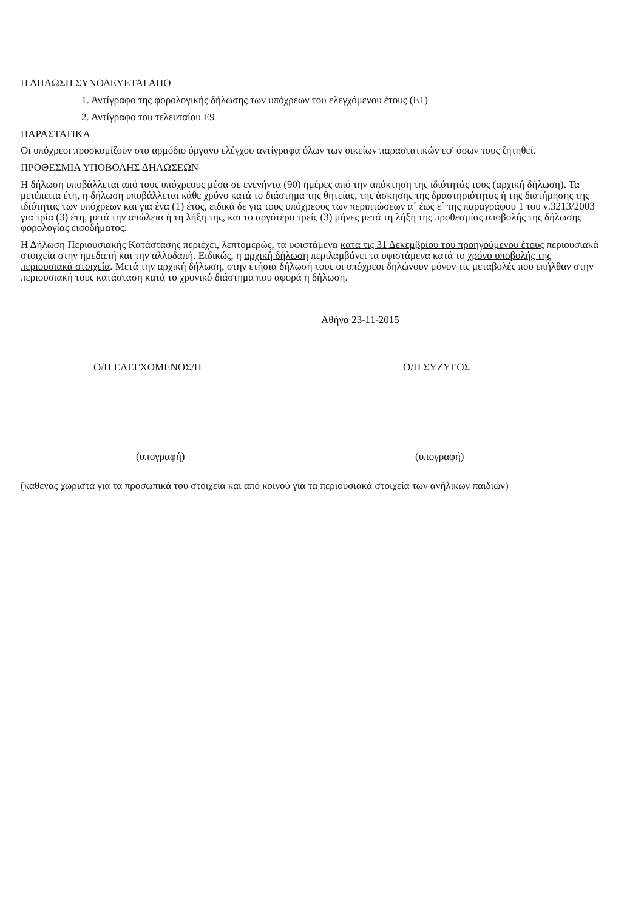Η ΔΗΛΩΣΗ ΣΥΝΟΔΕΥΕΤΑΙ ΑΠΟ
1. Αντίγραφο της φορολογικής δήλωσης των υπόχρεων του ελεγχόμενου έτους (Ε1)
2. Αντίγραφο του τελευταίου Ε9
ΠΑΡΑΣΤΑΤΙΚΑ
Οι υπόχρεοι προσκομίζουν στο αρμόδιο όργανο ελέγχου αντίγραφα όλων των οικείων παραστατικών εφ' όσων τους ζητηθεί.
ΠΡΟΘΕΣΜΙΑ ΥΠΟΒΟΛΗΣ ΔΗΛΩΣΕΩΝ
Η δήλωση υποβάλλεται από τους υπόχρεους μέσα σε ενενήντα (90) ημέρες από την απόκτηση της ιδιότητάς τους (αρχική δήλωση). Τα μετέπειτα έτη, η δήλωση υποβάλλεται κάθε χρόνο κατά το διάστημα της θητείας, της άσκησης της δραστηριότητας ή της διατήρησης της ιδιότητας των υπόχρεων και για ένα (1) έτος, ειδικά δε για τους υπόχρεους των περιπτώσεων α΄ έως ε΄ της παραγράφου 1 του ν.3213/2003 για τρία (3) έτη, μετά την απώλεια ή τη λήξη της, και το αργότερο τρείς (3) μήνες μετά τη λήξη της προθεσμίας υποβολής της δήλωσης φορολογίας εισοδήματος.
Η Δήλωση Περιουσιακής Κατάστασης περιέχει, λεπτομερώς, τα υφιστάμενα κατά τις 31 Δεκεμβρίου του προηγούμενου έτους περιουσιακά στοιχεία στην ημεδαπή και την αλλοδαπή. Ειδικώς, η αρχική δήλωση περιλαμβάνει τα υφιστάμενα κατά το χρόνο υποβολής της περιουσιακά στοιχεία. Μετά την αρχική δήλωση, στην ετήσια δήλωσή τους οι υπόχρεοι δηλώνουν μόνον τις μεταβολές που επήλθαν στην περιουσιακή τους κατάσταση κατά το χρονικό διάστημα που αφορά η δήλωση.
Αθήνα 23-11-2015
Ο/Η ΕΛΕΓΧΟΜΕΝΟΣ/Η
(υπογραφή)
Ο/Η ΣΥΖΥΓΟΣ
(υπογραφή)
(καθένας χωριστά για τα προσωπικά του στοιχεία και από κοινού για τα περιουσιακά στοιχεία των ανήλικων παιδιών)